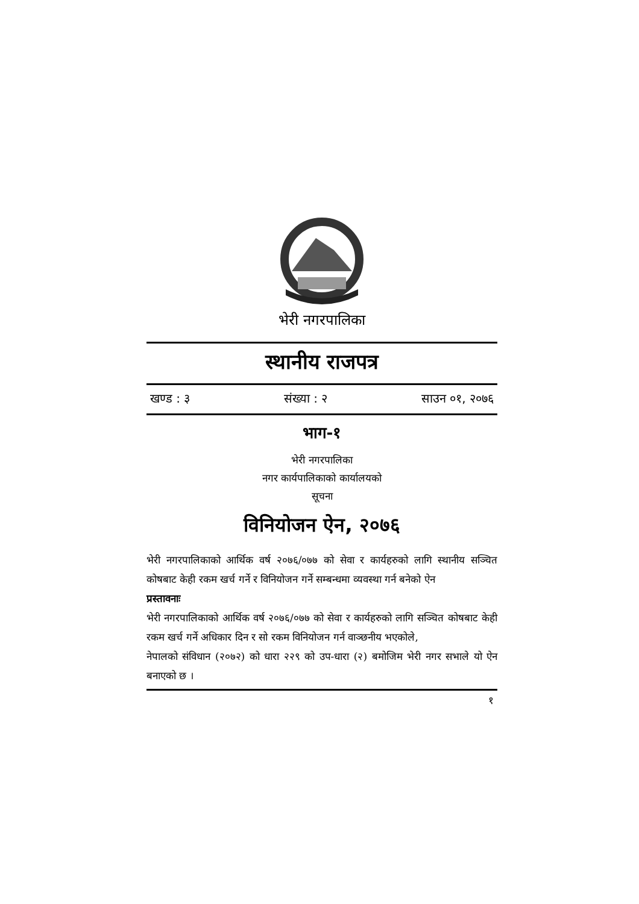भेरी नगरपालिका
स्थानीय राजपत्र
खण्ड : ३ संख्या : २ साउन ०१, २०७६
भाग-१
भेरी नगरपालिका
नगर कार्यपालिकाको कार्यालयको
सूचना
विनियोजन ऐन, २०७६
भेरी नगरपालिकाको आर्थिक वर्ष २०७६/०७७ को सेवा र कार्यहरुको लागि स्थानीय सञ्चित कोषबाट केही रकम खर्च गर्ने र विनियोजन गर्ने सम्बन्धमा व्यवस्था गर्न बनेको ऐन
प्रस्तावनाः
भेरी नगरपालिकाको आर्थिक वर्ष २०७६/०७७ को सेवा र कार्यहरुको लागि सञ्चित कोषबाट केही रकम खर्च गर्ने अधिकार दिन र सो रकम विनियोजन गर्न वाञ्छनीय भएकोले,
नेपालको संविधान (२०७२) को धारा २२९ को उप-धारा (२) बमोजिम भेरी नगर सभाले यो ऐन बनाएको छ ।
१